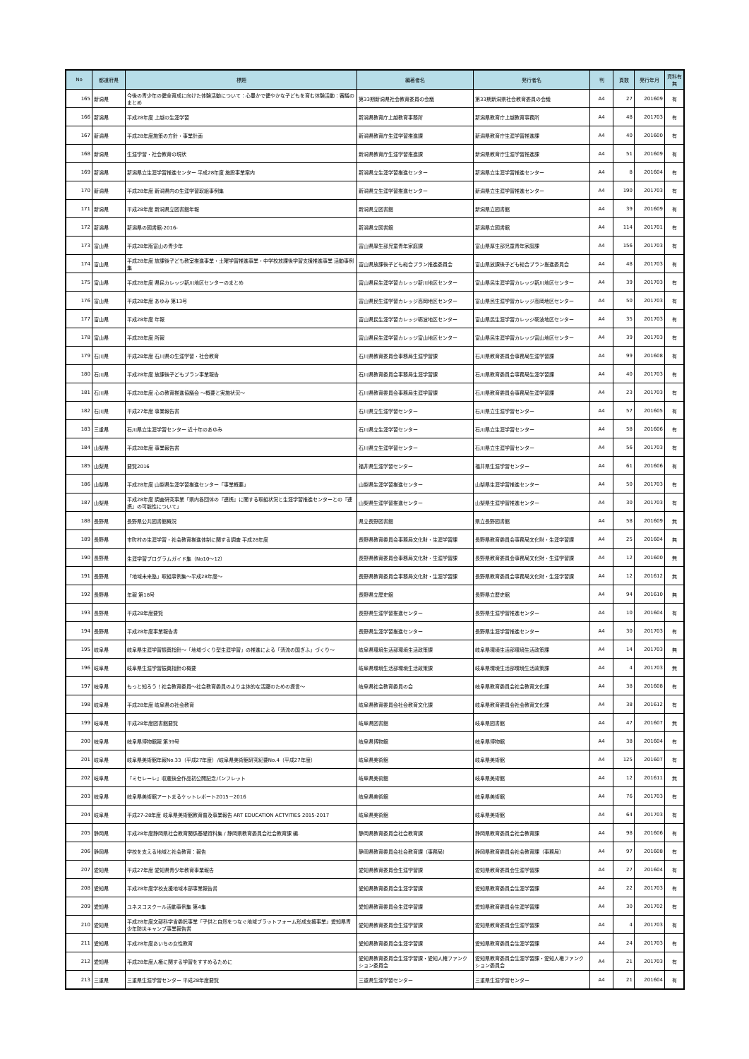| No | 都道府県 | 標題 | 編著者名 | 発行者名 | 判 | 頁数 | 発行年月 | 資料有無 |
| --- | --- | --- | --- | --- | --- | --- | --- | --- |
| 165 | 新潟県 | 今後の青少年の健全育成に向けた体験活動について：心豊かで健やかな子どもを育む体験活動：審議のまとめ | 第33期新潟県社会教育委員の会議 | 第33期新潟県社会教育委員の会議 | A4 | 27 | 201609 | 有 |
| 166 | 新潟県 | 平成28年度 上越の生涯学習 | 新潟県教育庁上越教育事務所 | 新潟県教育庁上越教育事務所 | A4 | 48 | 201703 | 有 |
| 167 | 新潟県 | 平成28年度施策の方針・事業計画 | 新潟県教育庁生涯学習推進課 | 新潟県教育庁生涯学習推進課 | A4 | 40 | 201600 | 有 |
| 168 | 新潟県 | 生涯学習・社会教育の現状 | 新潟県教育庁生涯学習推進課 | 新潟県教育庁生涯学習推進課 | A4 | 51 | 201609 | 有 |
| 169 | 新潟県 | 新潟県立生涯学習推進センター 平成28年度 施設事業案内 | 新潟県立生涯学習推進センター | 新潟県立生涯学習推進センター | A4 | 8 | 201604 | 有 |
| 170 | 新潟県 | 平成28年度 新潟県内の生涯学習取組事例集 | 新潟県立生涯学習推進センター | 新潟県立生涯学習推進センター | A4 | 190 | 201703 | 有 |
| 171 | 新潟県 | 平成28年度 新潟県立図書館年報 | 新潟県立図書館 | 新潟県立図書館 | A4 | 39 | 201609 | 有 |
| 172 | 新潟県 | 新潟県の図書館-2016- | 新潟県立図書館 | 新潟県立図書館 | A4 | 114 | 201701 | 有 |
| 173 | 富山県 | 平成28年版富山の青少年 | 富山県厚生部児童青年家庭課 | 富山県厚生部児童青年家庭課 | A4 | 156 | 201703 | 有 |
| 174 | 富山県 | 平成28年度 放課後子ども教室推進事業・土曜学習推進事業・中学校放課後学習支援推進事業 活動事例集 | 富山県放課後子ども総合プラン推進委員会 | 富山県放課後子ども総合プラン推進委員会 | A4 | 48 | 201703 | 有 |
| 175 | 富山県 | 平成28年度 県民カレッジ新川地区センターのまとめ | 富山県民生涯学習カレッジ新川地区センター | 富山県民生涯学習カレッジ新川地区センター | A4 | 39 | 201703 | 有 |
| 176 | 富山県 | 平成28年度 あゆみ 第13号 | 富山県民生涯学習カレッジ高岡地区センター | 富山県民生涯学習カレッジ高岡地区センター | A4 | 50 | 201703 | 有 |
| 177 | 富山県 | 平成28年度 年報 | 富山県民生涯学習カレッジ砺波地区センター | 富山県民生涯学習カレッジ砺波地区センター | A4 | 35 | 201703 | 有 |
| 178 | 富山県 | 平成28年度 所報 | 富山県民生涯学習カレッジ富山地区センター | 富山県民生涯学習カレッジ富山地区センター | A4 | 39 | 201703 | 有 |
| 179 | 石川県 | 平成28年度 石川県の生涯学習・社会教育 | 石川県教育委員会事務局生涯学習課 | 石川県教育委員会事務局生涯学習課 | A4 | 99 | 201608 | 有 |
| 180 | 石川県 | 平成28年度 放課後子どもプラン事業報告 | 石川県教育委員会事務局生涯学習課 | 石川県教育委員会事務局生涯学習課 | A4 | 40 | 201703 | 有 |
| 181 | 石川県 | 平成28年度 心の教育推進協議会 ～概要と実施状況～ | 石川県教育委員会事務局生涯学習課 | 石川県教育委員会事務局生涯学習課 | A4 | 23 | 201703 | 有 |
| 182 | 石川県 | 平成27年度 事業報告書 | 石川県立生涯学習センター | 石川県立生涯学習センター | A4 | 57 | 201605 | 有 |
| 183 | 三重県 | 石川県立生涯学習センター 近十年のあゆみ | 石川県立生涯学習センター | 石川県立生涯学習センター | A4 | 58 | 201606 | 有 |
| 184 | 山梨県 | 平成28年度 事業報告書 | 石川県立生涯学習センター | 石川県立生涯学習センター | A4 | 56 | 201703 | 有 |
| 185 | 山梨県 | 要覧2016 | 福井県生涯学習センター | 福井県生涯学習センター | A4 | 61 | 201606 | 有 |
| 186 | 山梨県 | 平成28年度 山梨県生涯学習推進センター「事業概要」 | 山梨県生涯学習推進センター | 山梨県生涯学習推進センター | A4 | 50 | 201703 | 有 |
| 187 | 山梨県 | 平成28年度 調査研究事業「県内各団体の『連携』に関する取組状況と生涯学習推進センターとの『連携』の可能性について」 | 山梨県生涯学習推進センター | 山梨県生涯学習推進センター | A4 | 30 | 201703 | 有 |
| 188 | 長野県 | 長野県公共図書館概況 | 県立長野図書館 | 県立長野図書館 | A4 | 58 | 201609 | 無 |
| 189 | 長野県 | 市町村の生涯学習・社会教育推進体制に関する調査 平成28年度 | 長野県教育委員会事務局文化財・生涯学習課 | 長野県教育委員会事務局文化財・生涯学習課 | A4 | 25 | 201604 | 無 |
| 190 | 長野県 | 生涯学習プログラムガイド集（No10～12） | 長野県教育委員会事務局文化財・生涯学習課 | 長野県教育委員会事務局文化財・生涯学習課 | A4 | 12 | 201600 | 無 |
| 191 | 長野県 | 「地域未来塾」取組事例集～平成28年度～ | 長野県教育委員会事務局文化財・生涯学習課 | 長野県教育委員会事務局文化財・生涯学習課 | A4 | 12 | 201612 | 無 |
| 192 | 長野県 | 年報 第18号 | 長野県立歴史館 | 長野県立歴史館 | A4 | 94 | 201610 | 無 |
| 193 | 長野県 | 平成28年度要覧 | 長野県生涯学習推進センター | 長野県生涯学習推進センター | A4 | 10 | 201604 | 有 |
| 194 | 長野県 | 平成28年度事業報告書 | 長野県生涯学習推進センター | 長野県生涯学習推進センター | A4 | 30 | 201703 | 有 |
| 195 | 岐阜県 | 岐阜県生涯学習振興指針～「地域づくり型生涯学習」の推進による「清流の国ぎふ」づくり～ | 岐阜県環境生活部環境生活政策課 | 岐阜県環境生活部環境生活政策課 | A4 | 14 | 201703 | 無 |
| 196 | 岐阜県 | 岐阜県生涯学習振興指針の概要 | 岐阜県環境生活部環境生活政策課 | 岐阜県環境生活部環境生活政策課 | A4 | 4 | 201703 | 無 |
| 197 | 岐阜県 | もっと知ろう！社会教育委員～社会教育委員のより主体的な活躍のための提言～ | 岐阜県社会教育委員の会 | 岐阜県教育委員会社会教育文化課 | A4 | 38 | 201608 | 有 |
| 198 | 岐阜県 | 平成28年度 岐阜県の社会教育 | 岐阜県教育委員会社会教育文化課 | 岐阜県教育委員会社会教育文化課 | A4 | 38 | 201612 | 有 |
| 199 | 岐阜県 | 平成28年度図書館要覧 | 岐阜県図書館 | 岐阜県図書館 | A4 | 47 | 201607 | 無 |
| 200 | 岐阜県 | 岐阜県博物館報 第39号 | 岐阜県博物館 | 岐阜県博物館 | A4 | 38 | 201604 | 有 |
| 201 | 岐阜県 | 岐阜県美術館年報No.33（平成27年度）/岐阜県美術館研究紀要No.4（平成27年度） | 岐阜県美術館 | 岐阜県美術館 | A4 | 125 | 201607 | 有 |
| 202 | 岐阜県 | 『ミセレーレ』収蔵後全作品初公開記念パンフレット | 岐阜県美術館 | 岐阜県美術館 | A4 | 12 | 201611 | 無 |
| 203 | 岐阜県 | 岐阜県美術館アートまるケットレポート2015－2016 | 岐阜県美術館 | 岐阜県美術館 | A4 | 76 | 201703 | 有 |
| 204 | 岐阜県 | 平成27-28年度 岐阜県美術館教育普及事業報告 ART EDUCATION ACTVITIES 2015-2017 | 岐阜県美術館 | 岐阜県美術館 | A4 | 64 | 201703 | 有 |
| 205 | 静岡県 | 平成28年度静岡県社会教育関係基礎資料集 / 静岡県教育委員会社会教育課 編. | 静岡県教育委員会社会教育課 | 静岡県教育委員会社会教育課 | A4 | 98 | 201606 | 有 |
| 206 | 静岡県 | 学校を支える地域と社会教育：報告 | 静岡県教育委員会社会教育課（事務局） | 静岡県教育委員会社会教育課（事務局） | A4 | 97 | 201608 | 有 |
| 207 | 愛知県 | 平成27年度 愛知県青少年教育事業報告 | 愛知県教育委員会生涯学習課 | 愛知県教育委員会生涯学習課 | A4 | 27 | 201604 | 有 |
| 208 | 愛知県 | 平成28年度学校支援地域本部事業報告書 | 愛知県教育委員会生涯学習課 | 愛知県教育委員会生涯学習課 | A4 | 22 | 201703 | 有 |
| 209 | 愛知県 | ユネスコスクール活動事例集 第4集 | 愛知県教育委員会生涯学習課 | 愛知県教育委員会生涯学習課 | A4 | 30 | 201702 | 有 |
| 210 | 愛知県 | 平成28年度文部科学省委託事業「子供と自然をつなぐ地域プラットフォーム形成支援事業」愛知県青少年防災キャンプ事業報告書 | 愛知県教育委員会生涯学習課 | 愛知県教育委員会生涯学習課 | A4 | 4 | 201703 | 有 |
| 211 | 愛知県 | 平成28年度あいちの女性教育 | 愛知県教育委員会生涯学習課 | 愛知県教育委員会生涯学習課 | A4 | 24 | 201703 | 有 |
| 212 | 愛知県 | 平成28年度人権に関する学習をすすめるために | 愛知県教育委員会生涯学習課・愛知人権ファンクション委員会 | 愛知県教育委員会生涯学習課・愛知人権ファンクション委員会 | A4 | 21 | 201703 | 有 |
| 213 | 三重県 | 三重県生涯学習センター 平成28年度要覧 | 三重県生涯学習センター | 三重県生涯学習センター | A4 | 21 | 201604 | 有 |